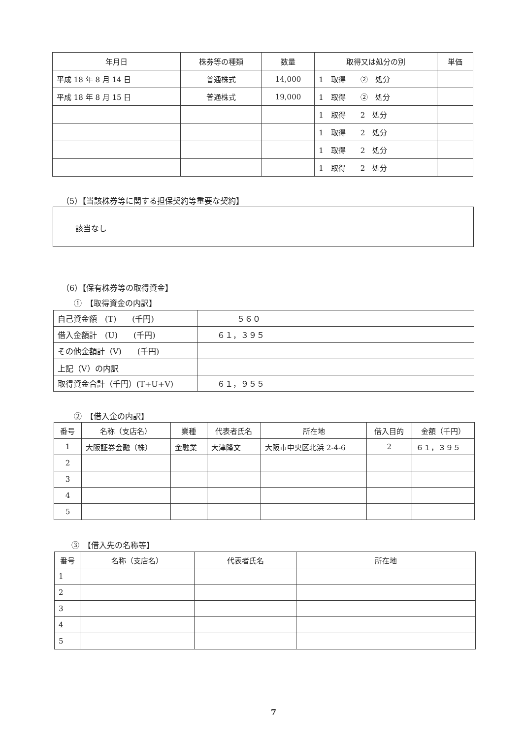| 年月日 | 株券等の種類 | 数量 | 取得又は処分の別 | 単価 |
| --- | --- | --- | --- | --- |
| 平成 18 年 8 月 14 日 | 普通株式 | 14,000 | 1 取得 ② 処分 | |
| 平成 18 年 8 月 15 日 | 普通株式 | 19,000 | 1 取得 ② 処分 | |
| | | | 1 取得 2 処分 | |
| | | | 1 取得 2 処分 | |
| | | | 1 取得 2 処分 | |
| | | | 1 取得 2 処分 | |
（5）【当該株券等に関する担保契約等重要な契約】
該当なし
（6）【保有株券等の取得資金】
①　【取得資金の内訳】
| 自己資金額 (T) (千円) | ５６０ |
| 借入金額計 (U) (千円) | ６１，３９５ |
| その他金額計（V) (千円) | |
| 上記（V）の内訳 | |
| 取得資金合計（千円）(T+U+V) | ６１，９５５ |
②　【借入金の内訳】
| 番号 | 名称（支店名） | 業種 | 代表者氏名 | 所在地 | 借入目的 | 金額（千円） |
| --- | --- | --- | --- | --- | --- | --- |
| 1 | 大阪証券金融（株） | 金融業 | 大津隆文 | 大阪市中央区北浜 2-4-6 | 2 | ６１，３９５ |
| 2 | | | | | | |
| 3 | | | | | | |
| 4 | | | | | | |
| 5 | | | | | | |
③　【借入先の名称等】
| 番号 | 名称（支店名） | 代表者氏名 | 所在地 |
| --- | --- | --- | --- |
| 1 | | | |
| 2 | | | |
| 3 | | | |
| 4 | | | |
| 5 | | | |
7